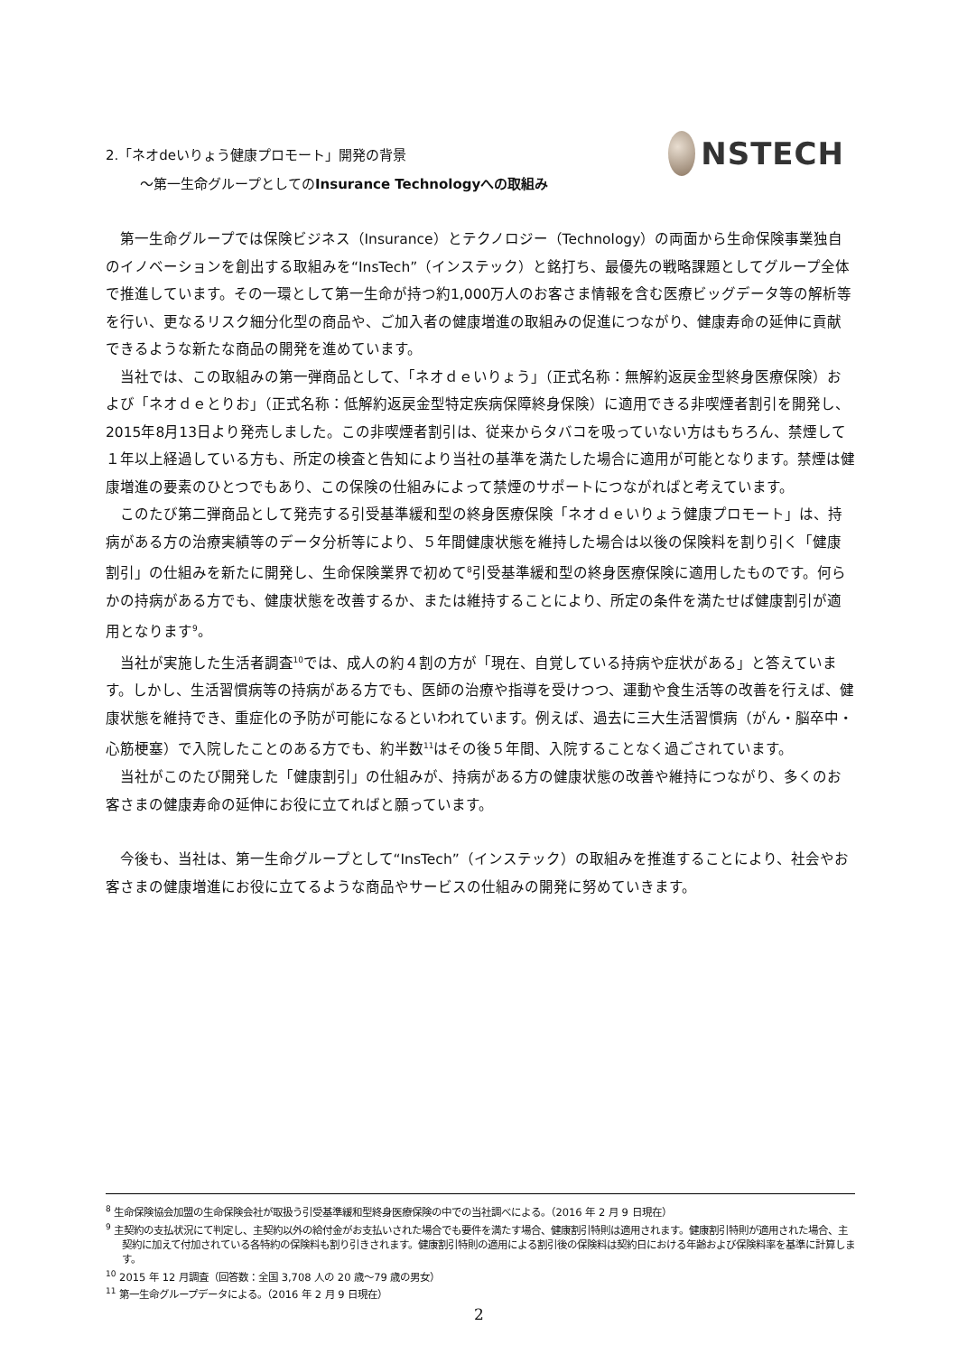2.「ネオdeいりょう健康プロモート」開発の背景
～第一生命グループとしてのInsurance Technologyへの取組み
NSTECH
第一生命グループでは保険ビジネス（Insurance）とテクノロジー（Technology）の両面から生命保険事業独自のイノベーションを創出する取組みを“InsTech”（インステック）と銘打ち、最優先の戦略課題としてグループ全体で推進しています。その一環として第一生命が持つ約1,000万人のお客さま情報を含む医療ビッグデータ等の解析等を行い、更なるリスク細分化型の商品や、ご加入者の健康増進の取組みの促進につながり、健康寿命の延伸に貢献できるような新たな商品の開発を進めています。
当社では、この取組みの第一弾商品として、「ネオｄｅいりょう」（正式名称：無解約返戻金型終身医療保険）および「ネオｄｅとりお」（正式名称：低解約返戻金型特定疾病保障終身保険）に適用できる非喫煙者割引を開発し、2015年8月13日より発売しました。この非喫煙者割引は、従来からタバコを吸っていない方はもちろん、禁煙して１年以上経過している方も、所定の検査と告知により当社の基準を満たした場合に適用が可能となります。禁煙は健康増進の要素のひとつでもあり、この保険の仕組みによって禁煙のサポートにつながればと考えています。
このたび第二弾商品として発売する引受基準緩和型の終身医療保険「ネオｄｅいりょう健康プロモート」は、持病がある方の治療実績等のデータ分析等により、５年間健康状態を維持した場合は以後の保険料を割り引く「健康割引」の仕組みを新たに開発し、生命保険業界で初めて<sup>8</sup>引受基準緩和型の終身医療保険に適用したものです。何らかの持病がある方でも、健康状態を改善するか、または維持することにより、所定の条件を満たせば健康割引が適用となります<sup>9</sup>。
当社が実施した生活者調査<sup>10</sup>では、成人の約４割の方が「現在、自覚している持病や症状がある」と答えています。しかし、生活習慣病等の持病がある方でも、医師の治療や指導を受けつつ、運動や食生活等の改善を行えば、健康状態を維持でき、重症化の予防が可能になるといわれています。例えば、過去に三大生活習慣病（がん・脳卒中・心筋梗塞）で入院したことのある方でも、約半数<sup>11</sup>はその後５年間、入院することなく過ごされています。
当社がこのたび開発した「健康割引」の仕組みが、持病がある方の健康状態の改善や維持につながり、多くのお客さまの健康寿命の延伸にお役に立てればと願っています。
今後も、当社は、第一生命グループとして“InsTech”（インステック）の取組みを推進することにより、社会やお客さまの健康増進にお役に立てるような商品やサービスの仕組みの開発に努めていきます。
<sup>8</sup> 生命保険協会加盟の生命保険会社が取扱う引受基準緩和型終身医療保険の中での当社調べによる。（2016 年 2 月 9 日現在）
<sup>9</sup> 主契約の支払状況にて判定し、主契約以外の給付金がお支払いされた場合でも要件を満たす場合、健康割引特則は適用されます。健康割引特則が適用された場合、主契約に加えて付加されている各特約の保険料も割り引きされます。健康割引特則の適用による割引後の保険料は契約日における年齢および保険料率を基準に計算します。
<sup>10</sup> 2015 年 12 月調査（回答数：全国 3,708 人の 20 歳～79 歳の男女）
<sup>11</sup> 第一生命グループデータによる。（2016 年 2 月 9 日現在）
2